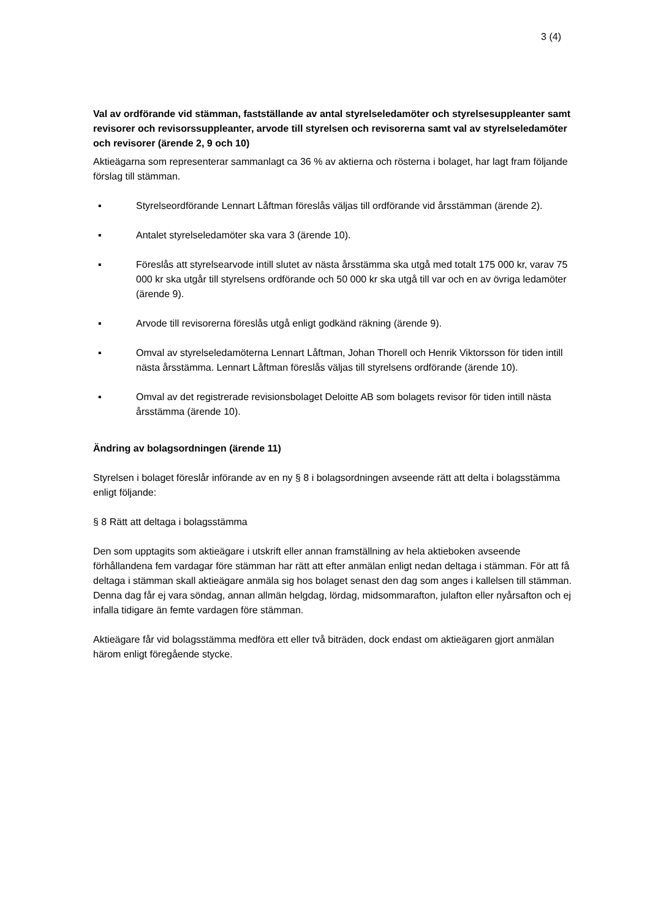3 (4)
Val av ordförande vid stämman, fastställande av antal styrelseledamöter och styrelsesuppleanter samt revisorer och revisorssuppleanter, arvode till styrelsen och revisorerna samt val av styrelseledamöter och revisorer (ärende 2, 9 och 10)
Aktieägarna som representerar sammanlagt ca 36 % av aktierna och rösterna i bolaget, har lagt fram följande förslag till stämman.
▪ Styrelseordförande Lennart Låftman föreslås väljas till ordförande vid årsstämman (ärende 2).
▪ Antalet styrelseledamöter ska vara 3 (ärende 10).
▪ Föreslås att styrelsearvode intill slutet av nästa årsstämma ska utgå med totalt 175 000 kr, varav 75 000 kr ska utgår till styrelsens ordförande och 50 000 kr ska utgå till var och en av övriga ledamöter (ärende 9).
▪ Arvode till revisorerna föreslås utgå enligt godkänd räkning (ärende 9).
▪ Omval av styrelseledamöterna Lennart Låftman, Johan Thorell och Henrik Viktorsson för tiden intill nästa årsstämma. Lennart Låftman föreslås väljas till styrelsens ordförande (ärende 10).
▪ Omval av det registrerade revisionsbolaget Deloitte AB som bolagets revisor för tiden intill nästa årsstämma (ärende 10).
Ändring av bolagsordningen (ärende 11)
Styrelsen i bolaget föreslår införande av en ny § 8 i bolagsordningen avseende rätt att delta i bolagsstämma enligt följande:
§ 8 Rätt att deltaga i bolagsstämma
Den som upptagits som aktieägare i utskrift eller annan framställning av hela aktieboken avseende förhållandena fem vardagar före stämman har rätt att efter anmälan enligt nedan deltaga i stämman. För att få deltaga i stämman skall aktieägare anmäla sig hos bolaget senast den dag som anges i kallelsen till stämman. Denna dag får ej vara söndag, annan allmän helgdag, lördag, midsommarafton, julafton eller nyårsafton och ej infalla tidigare än femte vardagen före stämman.
Aktieägare får vid bolagsstämma medföra ett eller två biträden, dock endast om aktieägaren gjort anmälan härom enligt föregående stycke.